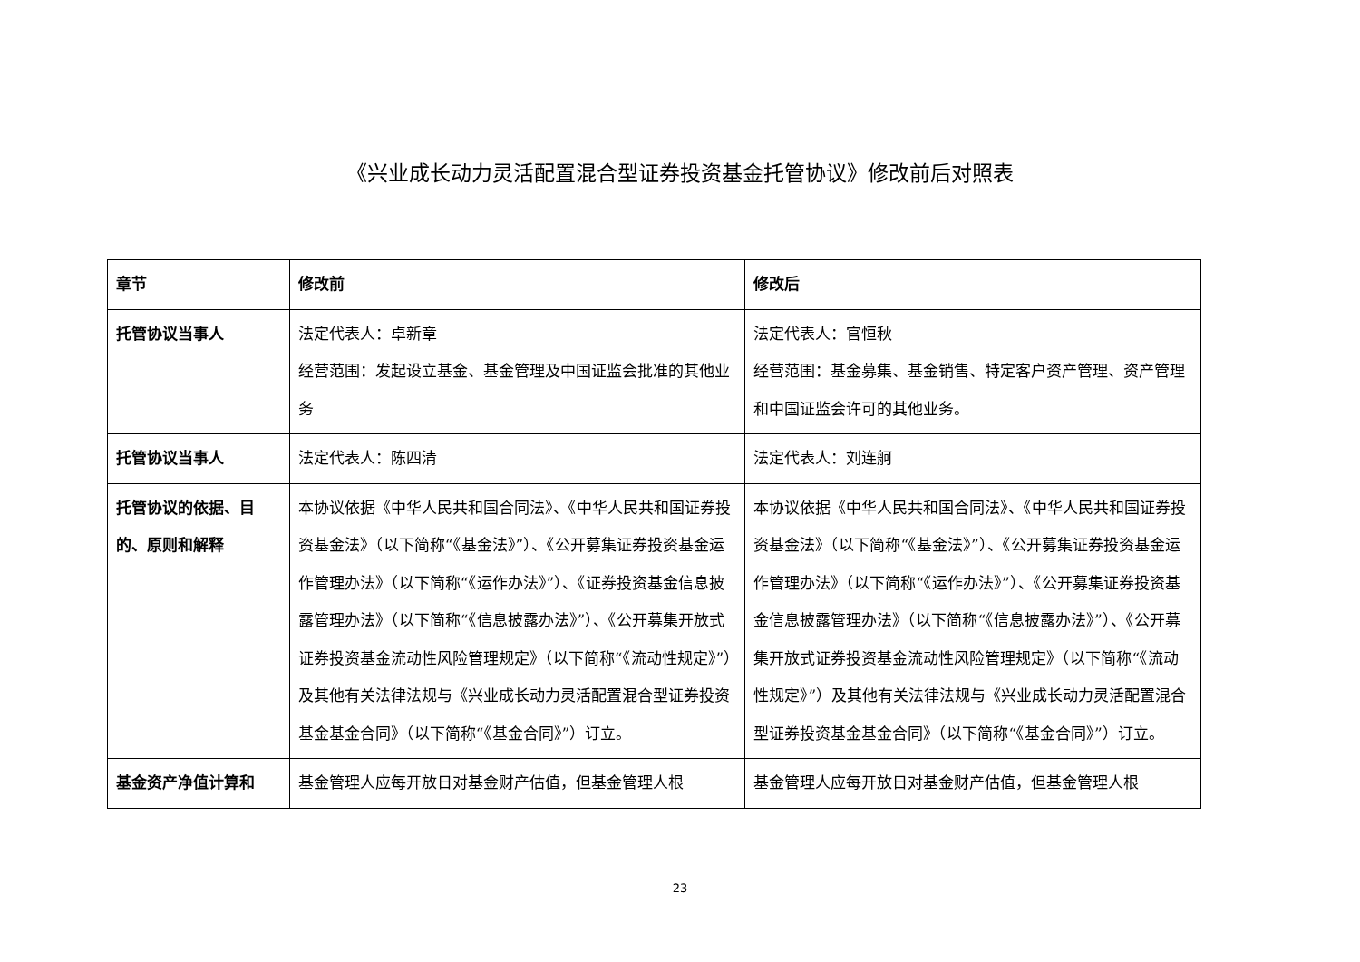《兴业成长动力灵活配置混合型证券投资基金托管协议》修改前后对照表
| 章节 | 修改前 | 修改后 |
| --- | --- | --- |
| 托管协议当事人 | 法定代表人：卓新章 经营范围：发起设立基金、基金管理及中国证监会批准的其他业务 | 法定代表人：官恒秋 经营范围：基金募集、基金销售、特定客户资产管理、资产管理和中国证监会许可的其他业务。 |
| 托管协议当事人 | 法定代表人：陈四清 | 法定代表人：刘连舸 |
| 托管协议的依据、目的、原则和解释 | 本协议依据《中华人民共和国合同法》、《中华人民共和国证券投资基金法》（以下简称“《基金法》”）、《公开募集证券投资基金运作管理办法》（以下简称“《运作办法》”）、《证券投资基金信息披露管理办法》（以下简称“《信息披露办法》”）、《公开募集开放式证券投资基金流动性风险管理规定》（以下简称“《流动性规定》”）及其他有关法律法规与《兴业成长动力灵活配置混合型证券投资基金基金合同》（以下简称“《基金合同》”）订立。 | 本协议依据《中华人民共和国合同法》、《中华人民共和国证券投资基金法》（以下简称“《基金法》”）、《公开募集证券投资基金运作管理办法》（以下简称“《运作办法》”）、《公开募集证券投资基金信息披露管理办法》（以下简称“《信息披露办法》”）、《公开募集开放式证券投资基金流动性风险管理规定》（以下简称“《流动性规定》”）及其他有关法律法规与《兴业成长动力灵活配置混合型证券投资基金基金合同》（以下简称“《基金合同》”）订立。 |
| 基金资产净值计算和 | 基金管理人应每开放日对基金财产估值，但基金管理人根 | 基金管理人应每开放日对基金财产估值，但基金管理人根 |
23